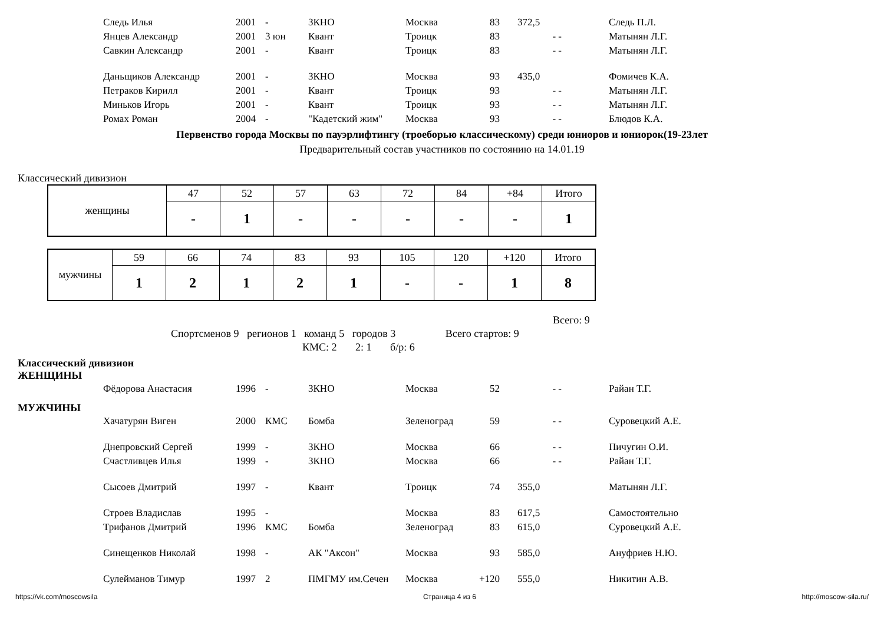| Следь Илья | 2001 | - | ЗКНО | Москва | 83 | 372,5 | | Следь П.Л. |
| Янцев Александр | 2001 | 3 юн | Квант | Троицк | 83 | - - | | Матынян Л.Г. |
| Савкин Александр | 2001 | - | Квант | Троицк | 83 | - - | | Матынян Л.Г. |
| Даньщиков Александр | 2001 | - | ЗКНО | Москва | 93 | 435,0 | | Фомичев К.А. |
| Петраков Кирилл | 2001 | - | Квант | Троицк | 93 | - - | | Матынян Л.Г. |
| Миньков Игорь | 2001 | - | Квант | Троицк | 93 | - - | | Матынян Л.Г. |
| Ромах Роман | 2004 | - | "Кадетский жим" | Москва | 93 | - - | | Блюдов К.А. |
Первенство города Москвы по пауэрлифтингу (троеборью классическому) среди юниоров и юниорок(19-23лет
Предварительный состав участников по состоянию на 14.01.19
Классический дивизион
| женщины | 47 | 52 | 57 | 63 | 72 | 84 | +84 | Итого |
| | - | 1 | - | - | - | - | - | 1 |
| мужчины | 59 | 66 | 74 | 83 | 93 | 105 | 120 | +120 | Итого |
| | 1 | 2 | 1 | 2 | 1 | - | - | 1 | 8 |
Всего: 9
Спортсменов 9 регионов 1 команд 5 городов 3 Всего стартов: 9
КМС: 2 2: 1 б/р: 6
Классический дивизион
ЖЕНЩИНЫ
| Фёдорова Анастасия | 1996 | - | ЗКНО | Москва | 52 | - - | | Райан Т.Г. |
МУЖЧИНЫ
| Хачатурян Виген | 2000 | КМС | Бомба | Зеленоград | 59 | - - | | Суровецкий А.Е. |
| Днепровский Сергей | 1999 | - | ЗКНО | Москва | 66 | - - | | Пичугин О.И. |
| Счастливцев Илья | 1999 | - | ЗКНО | Москва | 66 | - - | | Райан Т.Г. |
| Сысоев Дмитрий | 1997 | - | Квант | Троицк | 74 | 355,0 | | Матынян Л.Г. |
| Строев Владислав | 1995 | - | | Москва | 83 | 617,5 | | Самостоятельно |
| Трифанов Дмитрий | 1996 | КМС | Бомба | Зеленоград | 83 | 615,0 | | Суровецкий А.Е. |
| Синещенков Николай | 1998 | - | АК "Аксон" | Москва | 93 | 585,0 | | Ануфриев Н.Ю. |
| Сулейманов Тимур | 1997 | 2 | ПМГМУ им.Сечен | Москва | +120 | 555,0 | | Никитин А.В. |
https://vk.com/moscowsila Страница 4 из 6 http://moscow-sila.ru/